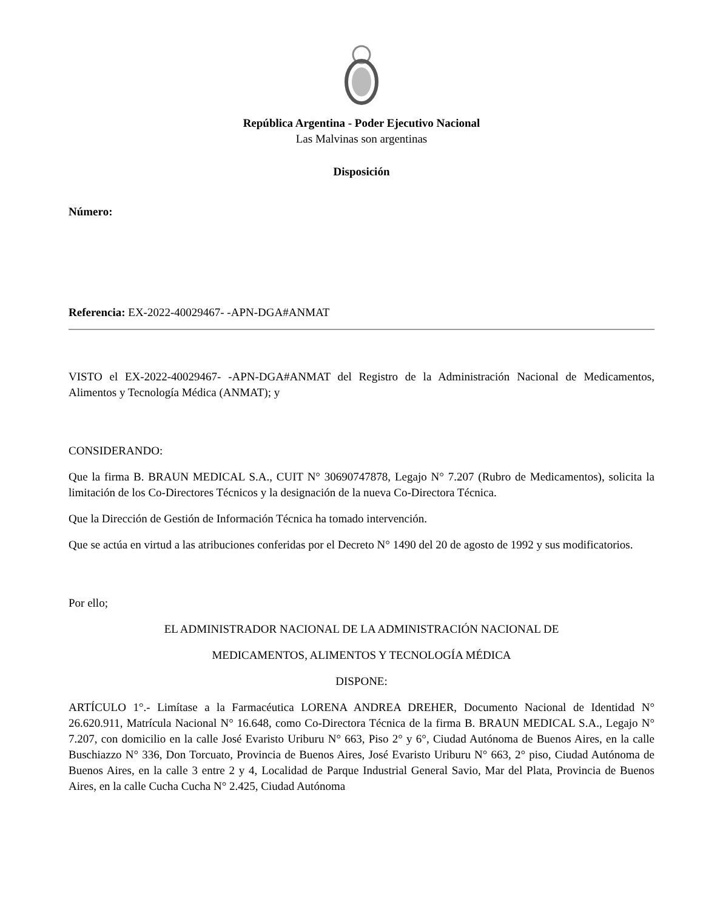República Argentina - Poder Ejecutivo Nacional
Las Malvinas son argentinas
Disposición
Número:
Referencia: EX-2022-40029467- -APN-DGA#ANMAT
VISTO el EX-2022-40029467- -APN-DGA#ANMAT del Registro de la Administración Nacional de Medicamentos, Alimentos y Tecnología Médica (ANMAT); y
CONSIDERANDO:
Que la firma B. BRAUN MEDICAL S.A., CUIT N° 30690747878, Legajo N° 7.207 (Rubro de Medicamentos), solicita la limitación de los Co-Directores Técnicos y la designación de la nueva Co-Directora Técnica.
Que la Dirección de Gestión de Información Técnica ha tomado intervención.
Que se actúa en virtud a las atribuciones conferidas por el Decreto N° 1490 del 20 de agosto de 1992 y sus modificatorios.
Por ello;
EL ADMINISTRADOR NACIONAL DE LA ADMINISTRACIÓN NACIONAL DE
MEDICAMENTOS, ALIMENTOS Y TECNOLOGÍA MÉDICA
DISPONE:
ARTÍCULO 1°.- Limítase a la Farmacéutica LORENA ANDREA DREHER, Documento Nacional de Identidad N° 26.620.911, Matrícula Nacional N° 16.648, como Co-Directora Técnica de la firma B. BRAUN MEDICAL S.A., Legajo N° 7.207, con domicilio en la calle José Evaristo Uriburu N° 663, Piso 2° y 6°, Ciudad Autónoma de Buenos Aires, en la calle Buschiazzo N° 336, Don Torcuato, Provincia de Buenos Aires, José Evaristo Uriburu N° 663, 2° piso, Ciudad Autónoma de Buenos Aires, en la calle 3 entre 2 y 4, Localidad de Parque Industrial General Savio, Mar del Plata, Provincia de Buenos Aires, en la calle Cucha Cucha N° 2.425, Ciudad Autónoma